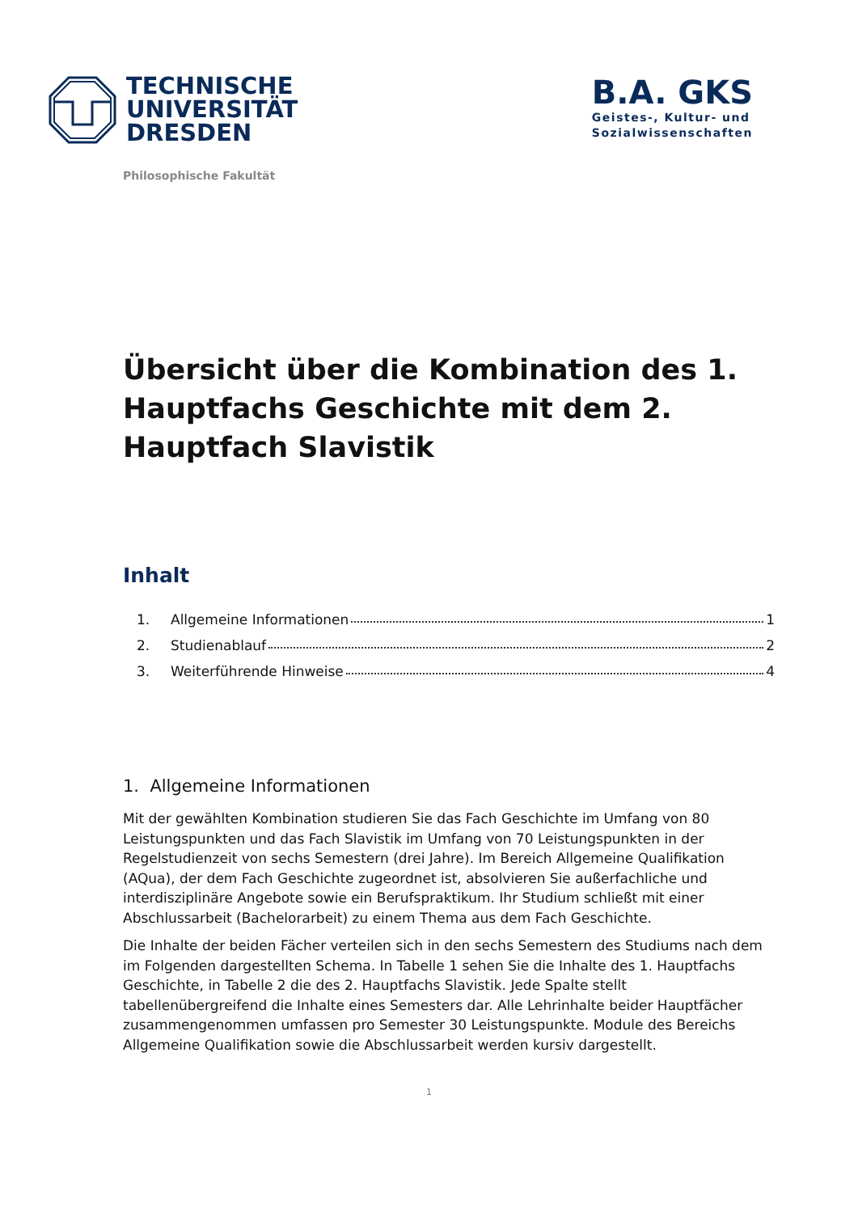TECHNISCHE
UNIVERSITÄT
DRESDEN
B.A. GKS
Geistes-, Kultur- und
Sozialwissenschaften
Philosophische Fakultät
Übersicht über die Kombination des 1. Haupt­fachs Geschichte mit dem 2. Hauptfach Slavis­tik
Inhalt
1. Allgemeine Informationen 1
2. Studienablauf 2
3. Weiterführende Hinweise 4
1. Allgemeine Informationen
Mit der gewählten Kombination studieren Sie das Fach Geschichte im Umfang von 80 Leistungs­punkten und das Fach Slavistik im Umfang von 70 Leistungspunkten in der Regelstudienzeit von sechs Semestern (drei Jahre). Im Bereich Allgemeine Qualifikation (AQua), der dem Fach Ge­schichte zugeordnet ist, absolvieren Sie außerfachliche und interdisziplinäre Angebote sowie ein Berufspraktikum. Ihr Studium schließt mit einer Abschlussarbeit (Bachelorarbeit) zu einem Thema aus dem Fach Geschichte.
Die Inhalte der beiden Fächer verteilen sich in den sechs Semestern des Studiums nach dem im Folgenden dargestellten Schema. In Tabelle 1 sehen Sie die Inhalte des 1. Hauptfachs Geschichte, in Tabelle 2 die des 2. Hauptfachs Slavistik. Jede Spalte stellt tabellenübergreifend die Inhalte ei­nes Semesters dar. Alle Lehrinhalte beider Hauptfächer zusammengenommen umfassen pro Se­mester 30 Leistungspunkte. Module des Bereichs Allgemeine Qualifikation sowie die Abschlussar­beit werden kursiv dargestellt.
1